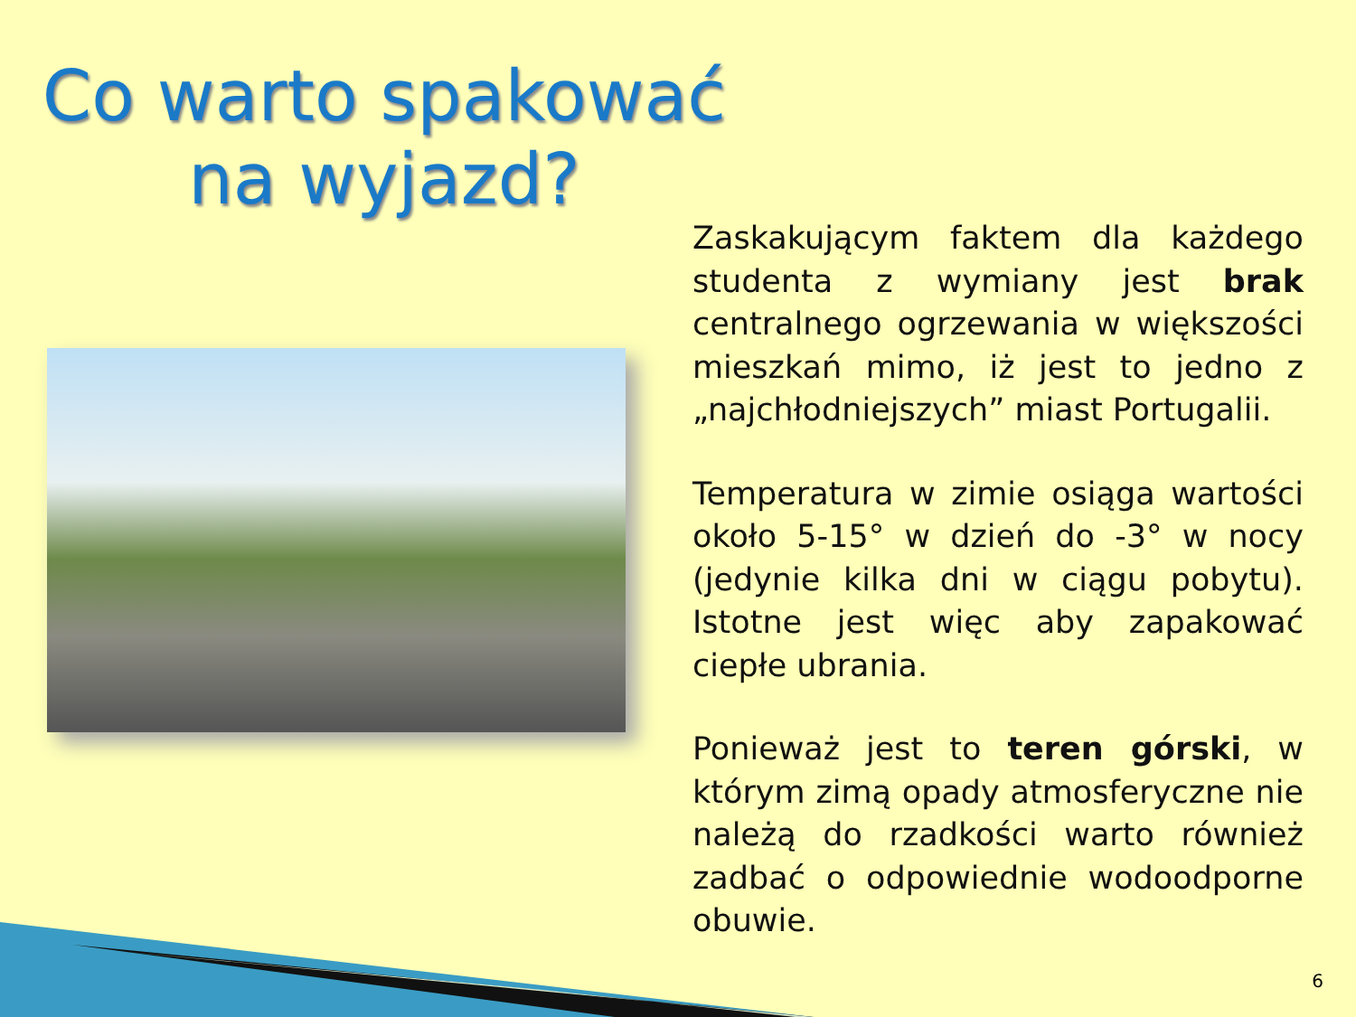Co warto spakować na wyjazd?
Zaskakującym faktem dla każdego studenta z wymiany jest brak centralnego ogrzewania w większości mieszkań mimo, iż jest to jedno z „najchłodniejszych” miast Portugalii.
Temperatura w zimie osiąga wartości około 5-15° w dzień do -3° w nocy (jedynie kilka dni w ciągu pobytu). Istotne jest więc aby zapakować ciepłe ubrania.
Ponieważ jest to teren górski, w którym zimą opady atmosferyczne nie należą do rzadkości warto również zadbać o odpowiednie wodoodporne obuwie.
6